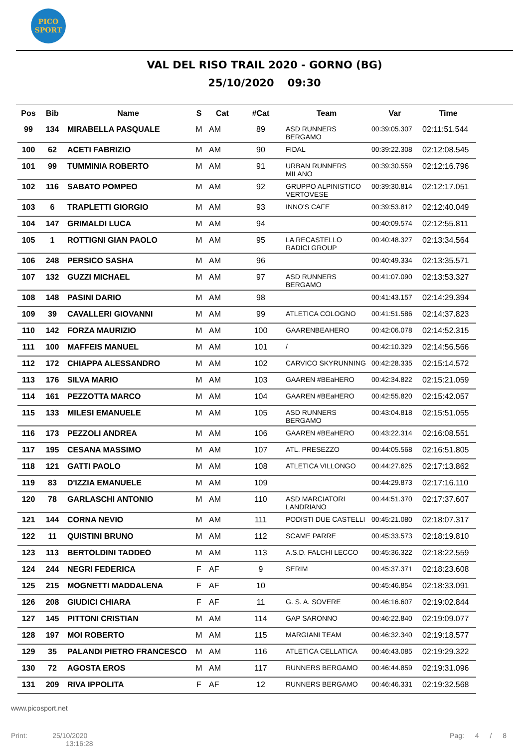PICO
SPORT
VAL DEL RISO TRAIL 2020 - GORNO (BG)
25/10/2020 09:30
| Pos | Bib | Name | S | Cat | #Cat | Team | Var | Time |
| --- | --- | --- | --- | --- | --- | --- | --- | --- |
| 99 | 134 | MIRABELLA PASQUALE | M | AM | 89 | ASD RUNNERS BERGAMO | 00:39:05.307 | 02:11:51.544 |
| 100 | 62 | ACETI FABRIZIO | M | AM | 90 | FIDAL | 00:39:22.308 | 02:12:08.545 |
| 101 | 99 | TUMMINIA ROBERTO | M | AM | 91 | URBAN RUNNERS MILANO | 00:39:30.559 | 02:12:16.796 |
| 102 | 116 | SABATO POMPEO | M | AM | 92 | GRUPPO ALPINISTICO VERTOVESE | 00:39:30.814 | 02:12:17.051 |
| 103 | 6 | TRAPLETTI GIORGIO | M | AM | 93 | INNO'S CAFE | 00:39:53.812 | 02:12:40.049 |
| 104 | 147 | GRIMALDI LUCA | M | AM | 94 | | 00:40:09.574 | 02:12:55.811 |
| 105 | 1 | ROTTIGNI GIAN PAOLO | M | AM | 95 | LA RECASTELLO RADICI GROUP | 00:40:48.327 | 02:13:34.564 |
| 106 | 248 | PERSICO SASHA | M | AM | 96 | | 00:40:49.334 | 02:13:35.571 |
| 107 | 132 | GUZZI MICHAEL | M | AM | 97 | ASD RUNNERS BERGAMO | 00:41:07.090 | 02:13:53.327 |
| 108 | 148 | PASINI DARIO | M | AM | 98 | | 00:41:43.157 | 02:14:29.394 |
| 109 | 39 | CAVALLERI GIOVANNI | M | AM | 99 | ATLETICA COLOGNO | 00:41:51.586 | 02:14:37.823 |
| 110 | 142 | FORZA MAURIZIO | M | AM | 100 | GAARENBEAHERO | 00:42:06.078 | 02:14:52.315 |
| 111 | 100 | MAFFEIS MANUEL | M | AM | 101 | / | 00:42:10.329 | 02:14:56.566 |
| 112 | 172 | CHIAPPA ALESSANDRO | M | AM | 102 | CARVICO SKYRUNNING | 00:42:28.335 | 02:15:14.572 |
| 113 | 176 | SILVA MARIO | M | AM | 103 | GAAREN #BEaHERO | 00:42:34.822 | 02:15:21.059 |
| 114 | 161 | PEZZOTTA MARCO | M | AM | 104 | GAAREN #BEaHERO | 00:42:55.820 | 02:15:42.057 |
| 115 | 133 | MILESI EMANUELE | M | AM | 105 | ASD RUNNERS BERGAMO | 00:43:04.818 | 02:15:51.055 |
| 116 | 173 | PEZZOLI ANDREA | M | AM | 106 | GAAREN #BEaHERO | 00:43:22.314 | 02:16:08.551 |
| 117 | 195 | CESANA MASSIMO | M | AM | 107 | ATL. PRESEZZO | 00:44:05.568 | 02:16:51.805 |
| 118 | 121 | GATTI PAOLO | M | AM | 108 | ATLETICA VILLONGO | 00:44:27.625 | 02:17:13.862 |
| 119 | 83 | D'IZZIA EMANUELE | M | AM | 109 | | 00:44:29.873 | 02:17:16.110 |
| 120 | 78 | GARLASCHI ANTONIO | M | AM | 110 | ASD MARCIATORI LANDRIANO | 00:44:51.370 | 02:17:37.607 |
| 121 | 144 | CORNA NEVIO | M | AM | 111 | PODISTI DUE CASTELLI | 00:45:21.080 | 02:18:07.317 |
| 122 | 11 | QUISTINI BRUNO | M | AM | 112 | SCAME PARRE | 00:45:33.573 | 02:18:19.810 |
| 123 | 113 | BERTOLDINI TADDEO | M | AM | 113 | A.S.D. FALCHI LECCO | 00:45:36.322 | 02:18:22.559 |
| 124 | 244 | NEGRI FEDERICA | F | AF | 9 | SERIM | 00:45:37.371 | 02:18:23.608 |
| 125 | 215 | MOGNETTI MADDALENA | F | AF | 10 | | 00:45:46.854 | 02:18:33.091 |
| 126 | 208 | GIUDICI CHIARA | F | AF | 11 | G. S. A. SOVERE | 00:46:16.607 | 02:19:02.844 |
| 127 | 145 | PITTONI CRISTIAN | M | AM | 114 | GAP SARONNO | 00:46:22.840 | 02:19:09.077 |
| 128 | 197 | MOI ROBERTO | M | AM | 115 | MARGIANI TEAM | 00:46:32.340 | 02:19:18.577 |
| 129 | 35 | PALANDI PIETRO FRANCESCO | M | AM | 116 | ATLETICA CELLATICA | 00:46:43.085 | 02:19:29.322 |
| 130 | 72 | AGOSTA EROS | M | AM | 117 | RUNNERS BERGAMO | 00:46:44.859 | 02:19:31.096 |
| 131 | 209 | RIVA IPPOLITA | F | AF | 12 | RUNNERS BERGAMO | 00:46:46.331 | 02:19:32.568 |
www.picosport.net
Print: 25/10/2020
13:16:28
Pag: 4 / 8